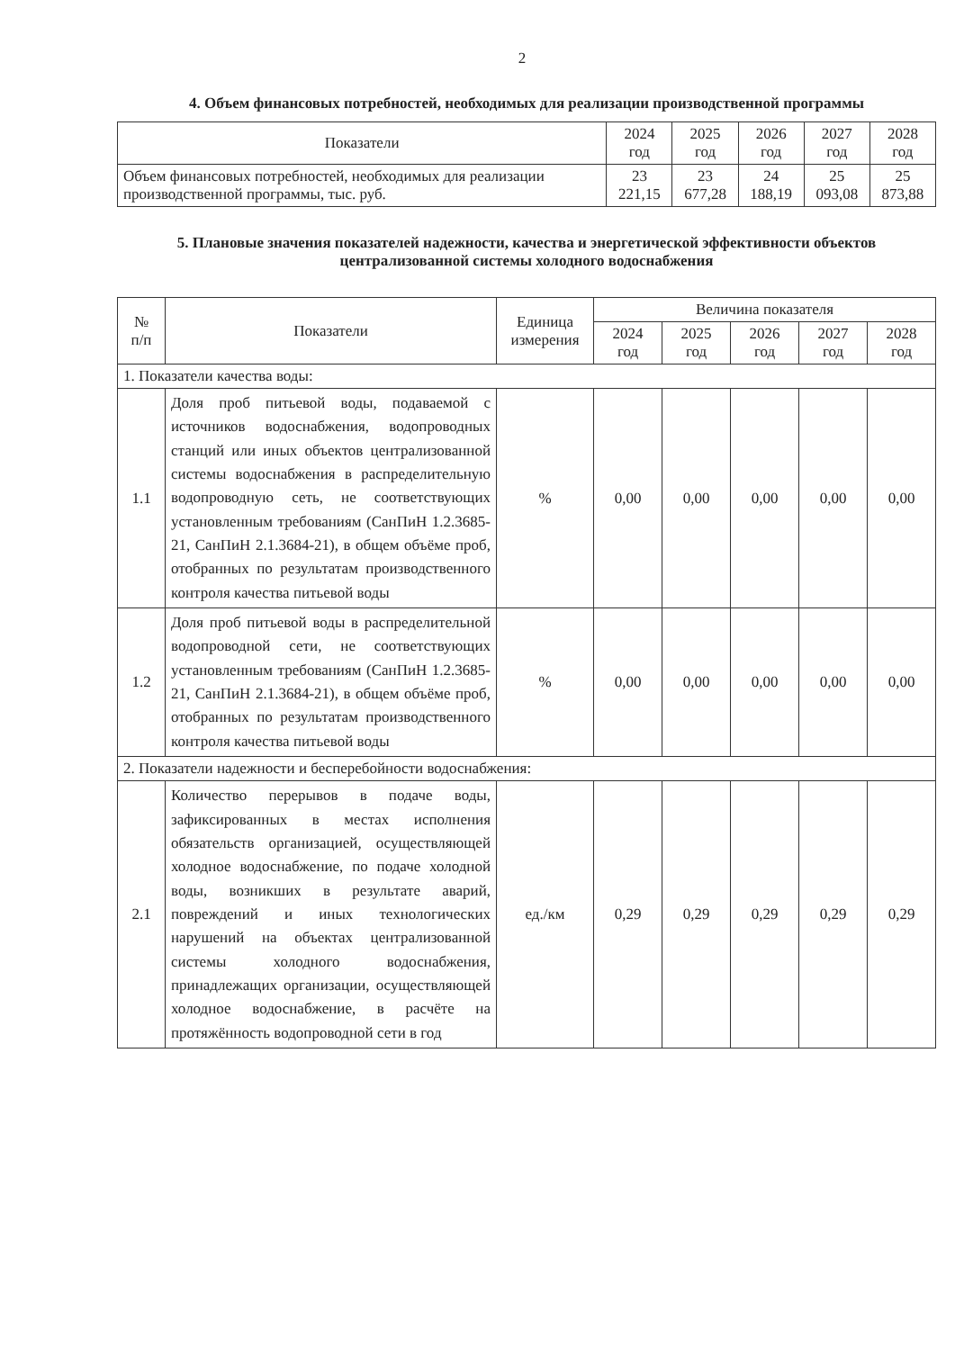2
4. Объем финансовых потребностей, необходимых для реализации производственной программы
| Показатели | 2024 год | 2025 год | 2026 год | 2027 год | 2028 год |
| --- | --- | --- | --- | --- | --- |
| Объем финансовых потребностей, необходимых для реализации производственной программы, тыс. руб. | 23 221,15 | 23 677,28 | 24 188,19 | 25 093,08 | 25 873,88 |
5. Плановые значения показателей надежности, качества и энергетической эффективности объектов централизованной системы холодного водоснабжения
| № п/п | Показатели | Единица измерения | Величина показателя | | | | |
| --- | --- | --- | --- | --- | --- | --- | --- |
| | | | 2024 год | 2025 год | 2026 год | 2027 год | 2028 год |
| 1. Показатели качества воды: | | | | | | | |
| 1.1 | Доля проб питьевой воды, подаваемой с источников водоснабжения, водопроводных станций или иных объектов централизованной системы водоснабжения в распределительную водопроводную сеть, не соответствующих установленным требованиям (СанПиН 1.2.3685-21, СанПиН 2.1.3684-21), в общем объёме проб, отобранных по результатам производственного контроля качества питьевой воды | % | 0,00 | 0,00 | 0,00 | 0,00 | 0,00 |
| 1.2 | Доля проб питьевой воды в распределительной водопроводной сети, не соответствующих установленным требованиям (СанПиН 1.2.3685-21, СанПиН 2.1.3684-21), в общем объёме проб, отобранных по результатам производственного контроля качества питьевой воды | % | 0,00 | 0,00 | 0,00 | 0,00 | 0,00 |
| 2. Показатели надежности и бесперебойности водоснабжения: | | | | | | | |
| 2.1 | Количество перерывов в подаче воды, зафиксированных в местах исполнения обязательств организацией, осуществляющей холодное водоснабжение, по подаче холодной воды, возникших в результате аварий, повреждений и иных технологических нарушений на объектах централизованной системы холодного водоснабжения, принадлежащих организации, осуществляющей холодное водоснабжение, в расчёте на протяжённость водопроводной сети в год | ед./км | 0,29 | 0,29 | 0,29 | 0,29 | 0,29 |